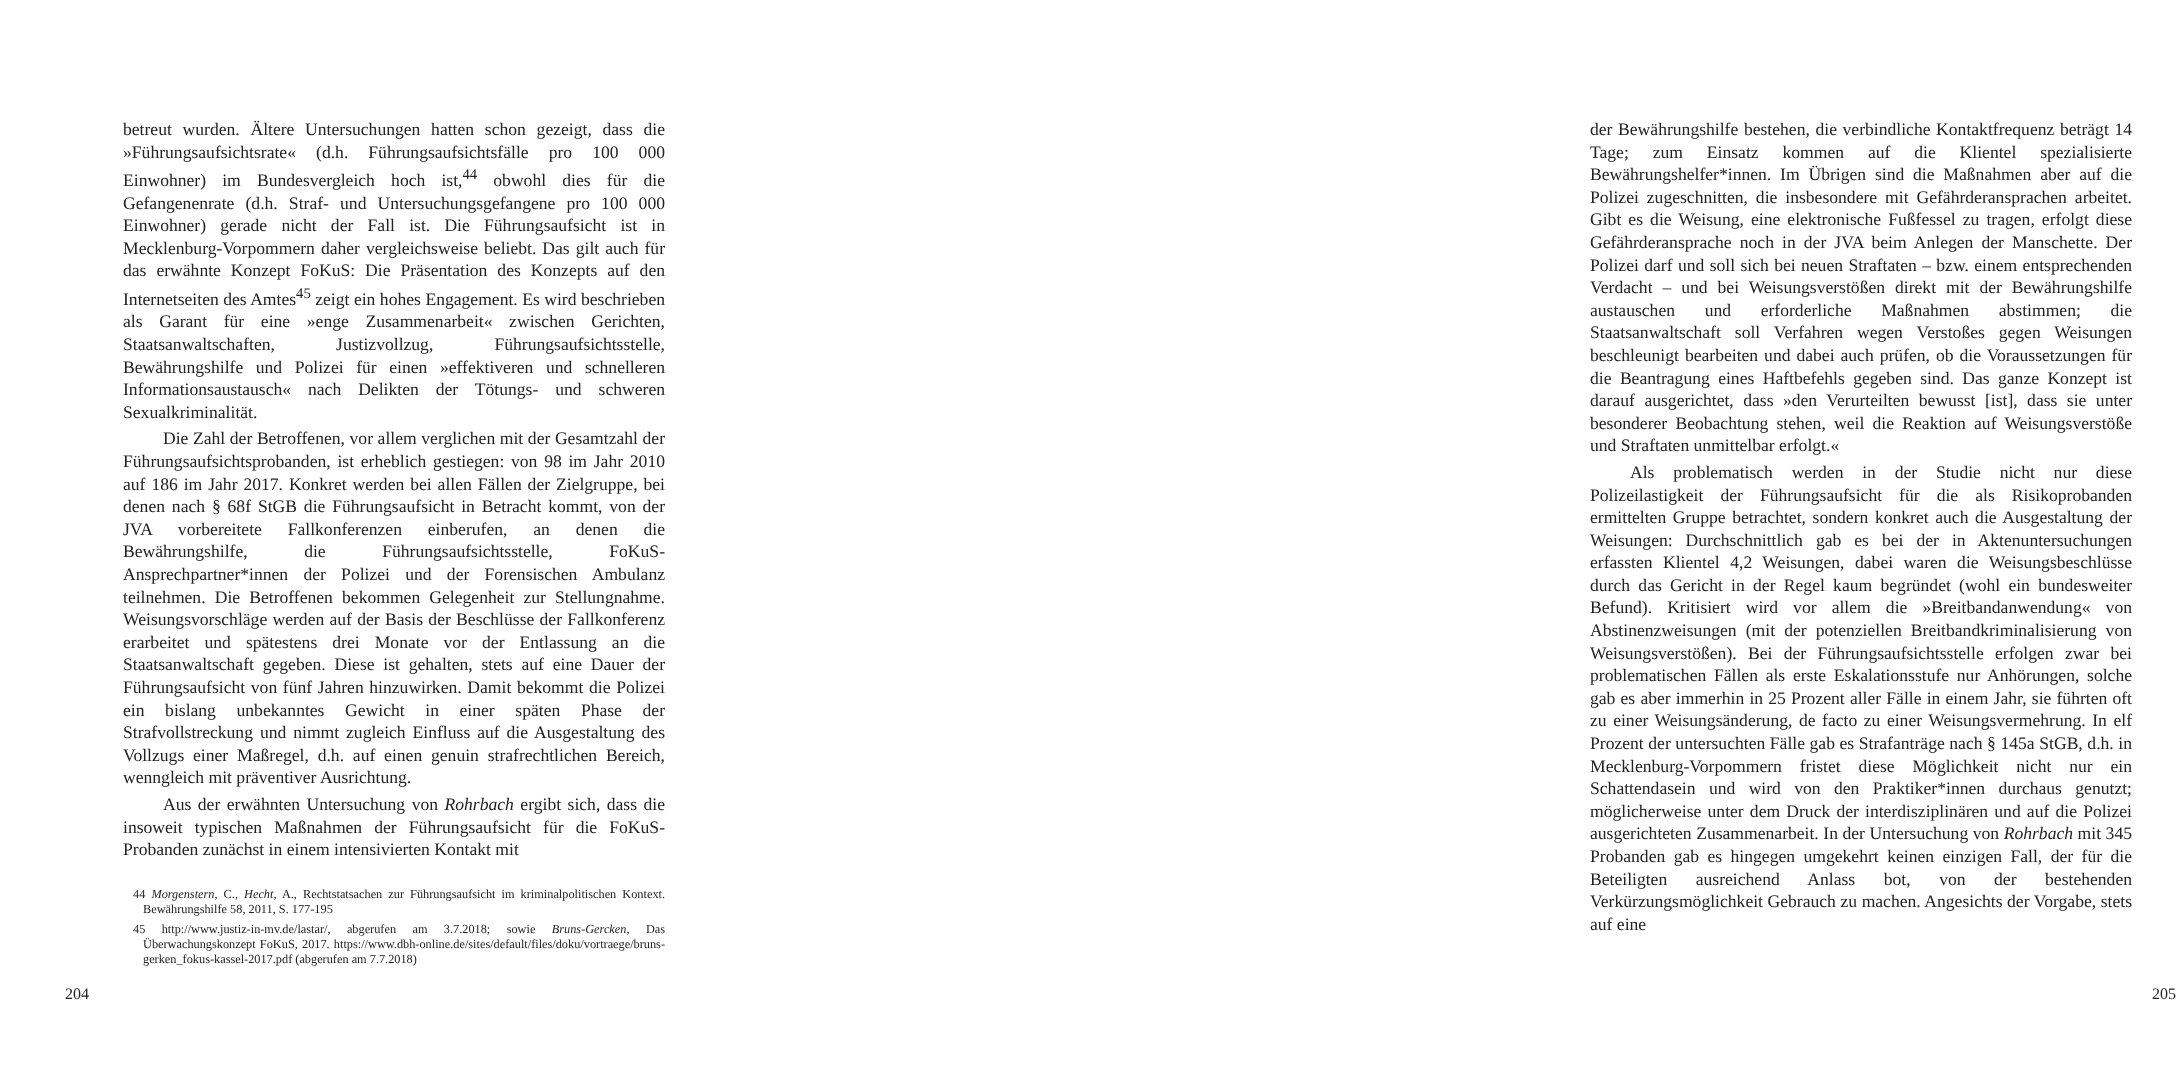betreut wurden. Ältere Untersuchungen hatten schon gezeigt, dass die »Führungsaufsichtsrate« (d.h. Führungsaufsichtsfälle pro 100 000 Einwohner) im Bundesvergleich hoch ist,<sup>44</sup> obwohl dies für die Gefangenenrate (d.h. Straf- und Untersuchungsgefangene pro 100 000 Einwohner) gerade nicht der Fall ist. Die Führungsaufsicht ist in Mecklenburg-Vorpommern daher vergleichsweise beliebt. Das gilt auch für das erwähnte Konzept FoKuS: Die Präsentation des Konzepts auf den Internetseiten des Amtes<sup>45</sup> zeigt ein hohes Engagement. Es wird beschrieben als Garant für eine »enge Zusammenarbeit« zwischen Gerichten, Staatsanwaltschaften, Justizvollzug, Führungsaufsichtsstelle, Bewährungshilfe und Polizei für einen »effektiveren und schnelleren Informationsaustausch« nach Delikten der Tötungs- und schweren Sexualkriminalität.
Die Zahl der Betroffenen, vor allem verglichen mit der Gesamtzahl der Führungsaufsichtsprobanden, ist erheblich gestiegen: von 98 im Jahr 2010 auf 186 im Jahr 2017. Konkret werden bei allen Fällen der Zielgruppe, bei denen nach § 68f StGB die Führungsaufsicht in Betracht kommt, von der JVA vorbereitete Fallkonferenzen einberufen, an denen die Bewährungshilfe, die Führungsaufsichtsstelle, FoKuS-Ansprechpartner*innen der Polizei und der Forensischen Ambulanz teilnehmen. Die Betroffenen bekommen Gelegenheit zur Stellungnahme. Weisungsvorschläge werden auf der Basis der Beschlüsse der Fallkonferenz erarbeitet und spätestens drei Monate vor der Entlassung an die Staatsanwaltschaft gegeben. Diese ist gehalten, stets auf eine Dauer der Führungsaufsicht von fünf Jahren hinzuwirken. Damit bekommt die Polizei ein bislang unbekanntes Gewicht in einer späten Phase der Strafvollstreckung und nimmt zugleich Einfluss auf die Ausgestaltung des Vollzugs einer Maßregel, d.h. auf einen genuin strafrechtlichen Bereich, wenngleich mit präventiver Ausrichtung.
Aus der erwähnten Untersuchung von Rohrbach ergibt sich, dass die insoweit typischen Maßnahmen der Führungsaufsicht für die FoKuS-Probanden zunächst in einem intensivierten Kontakt mit
44 Morgenstern, C., Hecht, A., Rechtstatsachen zur Führungsaufsicht im kriminalpolitischen Kontext. Bewährungshilfe 58, 2011, S. 177-195
45 http://www.justiz-in-mv.de/lastar/, abgerufen am 3.7.2018; sowie Bruns-Gercken, Das Überwachungskonzept FoKuS, 2017. https://www.dbh-online.de/sites/default/files/doku/vortraege/bruns-gerken_fokus-kassel-2017.pdf (abgerufen am 7.7.2018)
204
der Bewährungshilfe bestehen, die verbindliche Kontaktfrequenz beträgt 14 Tage; zum Einsatz kommen auf die Klientel spezialisierte Bewährungshelfer*innen. Im Übrigen sind die Maßnahmen aber auf die Polizei zugeschnitten, die insbesondere mit Gefährderansprachen arbeitet. Gibt es die Weisung, eine elektronische Fußfessel zu tragen, erfolgt diese Gefährderansprache noch in der JVA beim Anlegen der Manschette. Der Polizei darf und soll sich bei neuen Straftaten – bzw. einem entsprechenden Verdacht – und bei Weisungsverstößen direkt mit der Bewährungshilfe austauschen und erforderliche Maßnahmen abstimmen; die Staatsanwaltschaft soll Verfahren wegen Verstoßes gegen Weisungen beschleunigt bearbeiten und dabei auch prüfen, ob die Voraussetzungen für die Beantragung eines Haftbefehls gegeben sind. Das ganze Konzept ist darauf ausgerichtet, dass »den Verurteilten bewusst [ist], dass sie unter besonderer Beobachtung stehen, weil die Reaktion auf Weisungsverstöße und Straftaten unmittelbar erfolgt.«
Als problematisch werden in der Studie nicht nur diese Polizeilastigkeit der Führungsaufsicht für die als Risikoprobanden ermittelten Gruppe betrachtet, sondern konkret auch die Ausgestaltung der Weisungen: Durchschnittlich gab es bei der in Aktenuntersuchungen erfassten Klientel 4,2 Weisungen, dabei waren die Weisungsbeschlüsse durch das Gericht in der Regel kaum begründet (wohl ein bundesweiter Befund). Kritisiert wird vor allem die »Breitbandanwendung« von Abstinenzweisungen (mit der potenziellen Breitbandkriminalisierung von Weisungsverstößen). Bei der Führungsaufsichtsstelle erfolgen zwar bei problematischen Fällen als erste Eskalationsstufe nur Anhörungen, solche gab es aber immerhin in 25 Prozent aller Fälle in einem Jahr, sie führten oft zu einer Weisungsänderung, de facto zu einer Weisungsvermehrung. In elf Prozent der untersuchten Fälle gab es Strafanträge nach § 145a StGB, d.h. in Mecklenburg-Vorpommern fristet diese Möglichkeit nicht nur ein Schattendasein und wird von den Praktiker*innen durchaus genutzt; möglicherweise unter dem Druck der interdisziplinären und auf die Polizei ausgerichteten Zusammenarbeit. In der Untersuchung von Rohrbach mit 345 Probanden gab es hingegen umgekehrt keinen einzigen Fall, der für die Beteiligten ausreichend Anlass bot, von der bestehenden Verkürzungsmöglichkeit Gebrauch zu machen. Angesichts der Vorgabe, stets auf eine
205